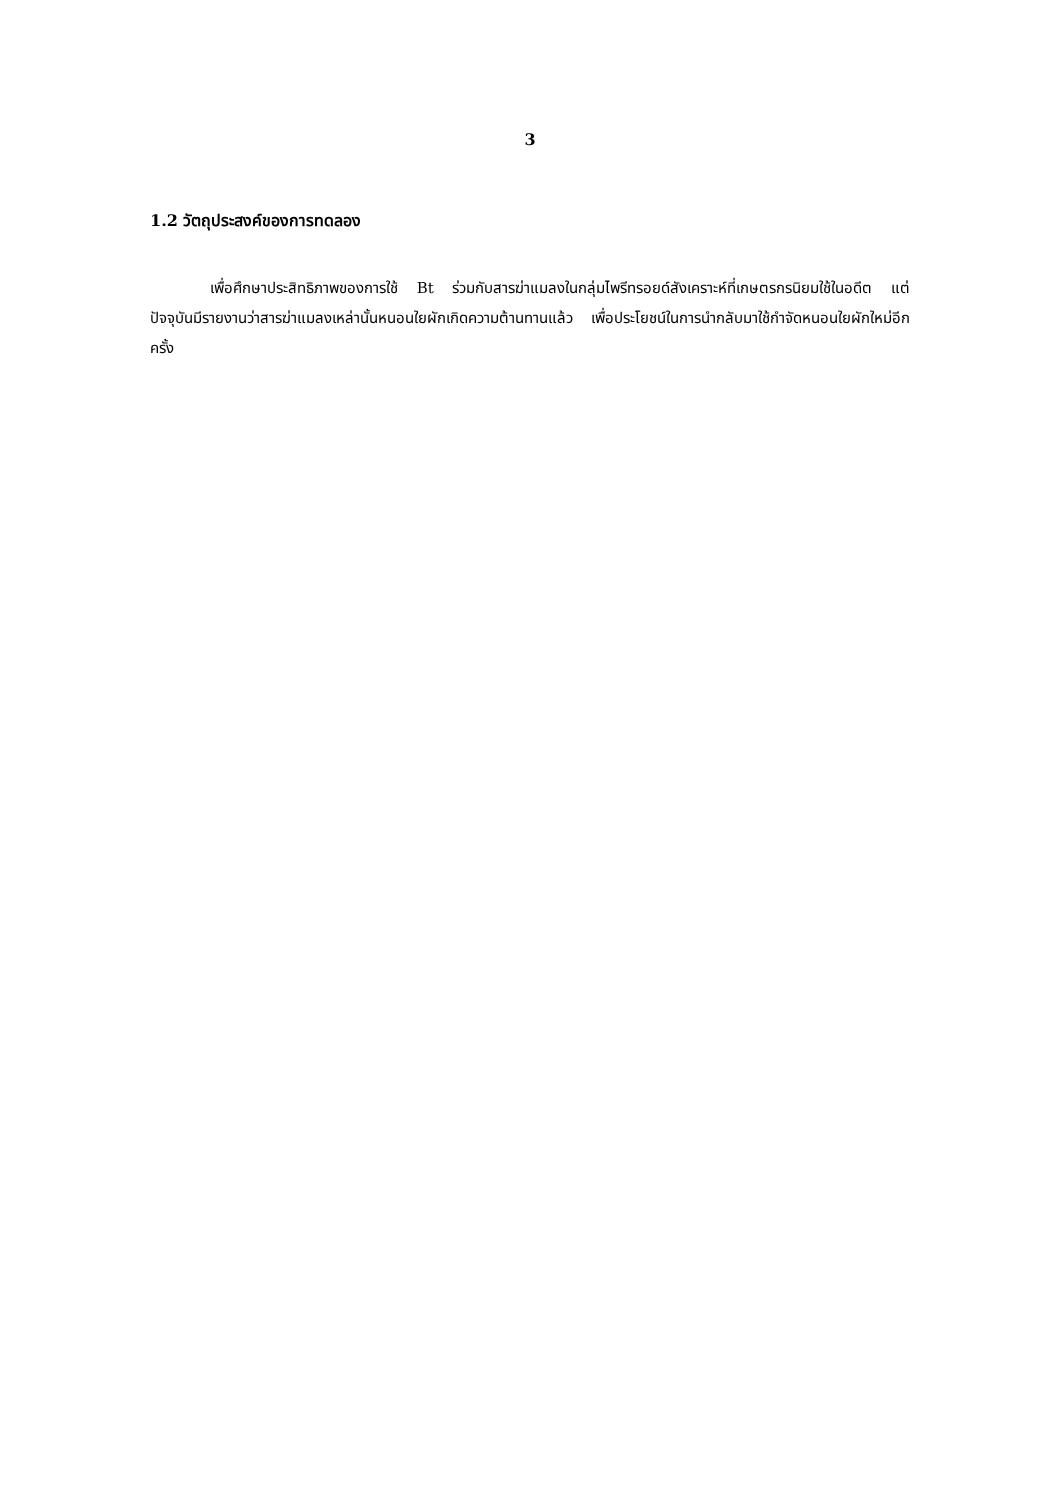3
1.2 วัตถุประสงค์ของการทดลอง
เพื่อศึกษาประสิทธิภาพของการใช้ Bt ร่วมกับสารฆ่าแมลงในกลุ่มไพรีทรอยด์สังเคราะห์ที่เกษตรกรนิยมใช้ในอดีต แต่ปัจจุบันมีรายงานว่าสารฆ่าแมลงเหล่านั้นหนอนใยผักเกิดความต้านทานแล้ว เพื่อประโยชน์ในการนำกลับมาใช้กำจัดหนอนใยผักใหม่อีกครั้ง